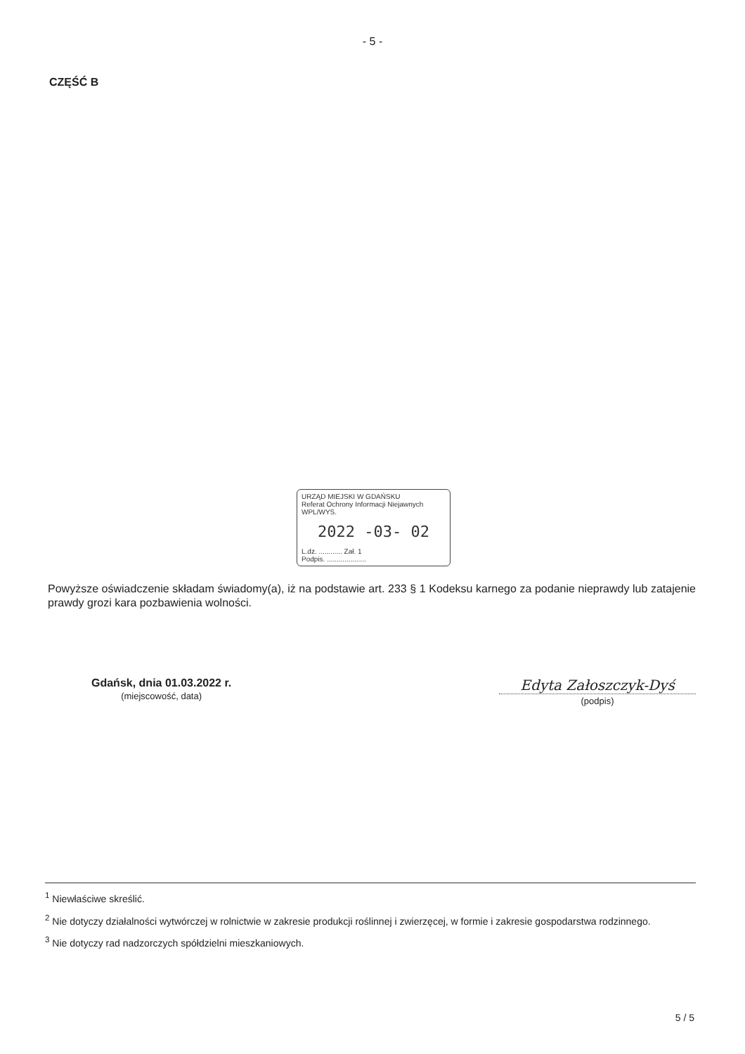- 5 -
CZĘŚĆ B
URZĄD MIEJSKI W GDAŃSKU
Referat Ochrony Informacji Niejawnych WPL/WYS.
2022 -03- 02
L.dz. ............ Zał. 1
Podpis. ....................
Powyższe oświadczenie składam świadomy(a), iż na podstawie art. 233 § 1 Kodeksu karnego za podanie nieprawdy lub zatajenie prawdy grozi kara pozbawienia wolności.
Gdańsk, dnia 01.03.2022 r.
(miejscowość, data)
Edyta Załoszczyk-Dyś
(podpis)
<sup>1</sup> Niewłaściwe skreślić.
<sup>2</sup> Nie dotyczy działalności wytwórczej w rolnictwie w zakresie produkcji roślinnej i zwierzęcej, w formie i zakresie gospodarstwa rodzinnego.
<sup>3</sup> Nie dotyczy rad nadzorczych spółdzielni mieszkaniowych.
5 / 5